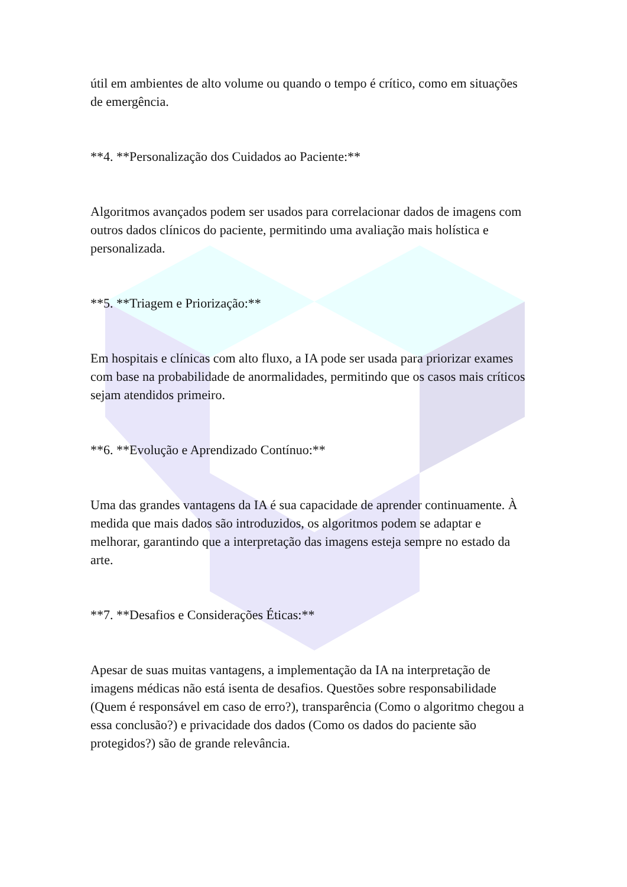útil em ambientes de alto volume ou quando o tempo é crítico, como em situações de emergência.
**4. **Personalização dos Cuidados ao Paciente:**
Algoritmos avançados podem ser usados para correlacionar dados de imagens com outros dados clínicos do paciente, permitindo uma avaliação mais holística e personalizada.
**5. **Triagem e Priorização:**
Em hospitais e clínicas com alto fluxo, a IA pode ser usada para priorizar exames com base na probabilidade de anormalidades, permitindo que os casos mais críticos sejam atendidos primeiro.
**6. **Evolução e Aprendizado Contínuo:**
Uma das grandes vantagens da IA é sua capacidade de aprender continuamente. À medida que mais dados são introduzidos, os algoritmos podem se adaptar e melhorar, garantindo que a interpretação das imagens esteja sempre no estado da arte.
**7. **Desafios e Considerações Éticas:**
Apesar de suas muitas vantagens, a implementação da IA na interpretação de imagens médicas não está isenta de desafios. Questões sobre responsabilidade (Quem é responsável em caso de erro?), transparência (Como o algoritmo chegou a essa conclusão?) e privacidade dos dados (Como os dados do paciente são protegidos?) são de grande relevância.